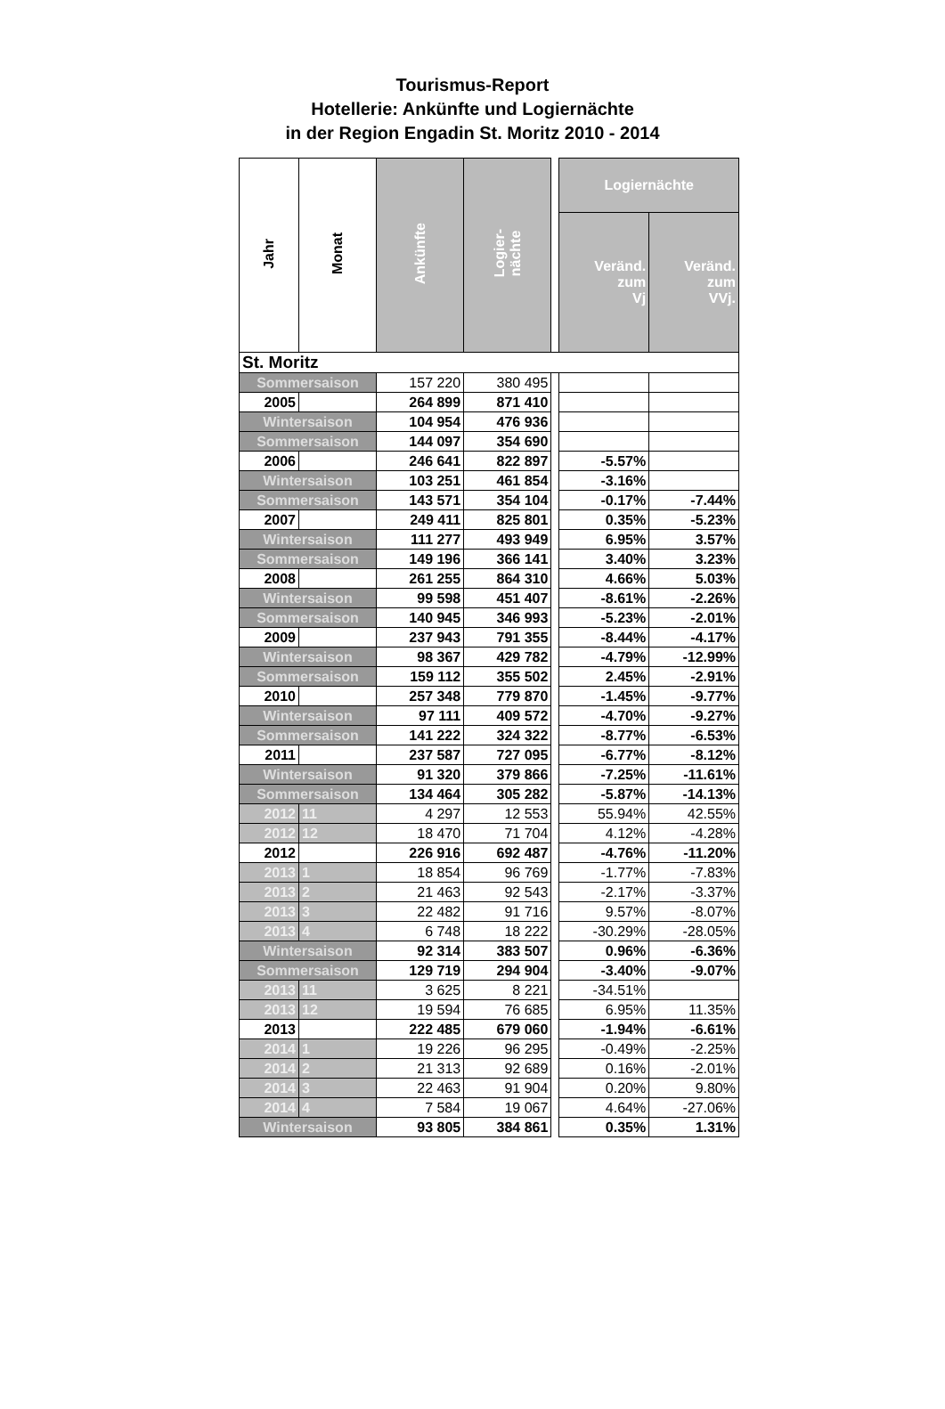Tourismus-Report
Hotellerie: Ankünfte und Logiernächte
in der Region Engadin St. Moritz 2010 - 2014
| Jahr | Monat | Ankünfte | Logier- nächte | | Logiernächte | |
| | | | | | Veränd. zum Vj | Veränd. zum VVj. |
| St. Moritz | | | | | | |
| Sommersaison | | 157 220 | 380 495 | | | |
| 2005 | | 264 899 | 871 410 | | | |
| Wintersaison | | 104 954 | 476 936 | | | |
| Sommersaison | | 144 097 | 354 690 | | | |
| 2006 | | 246 641 | 822 897 | | -5.57% | |
| Wintersaison | | 103 251 | 461 854 | | -3.16% | |
| Sommersaison | | 143 571 | 354 104 | | -0.17% | -7.44% |
| 2007 | | 249 411 | 825 801 | | 0.35% | -5.23% |
| Wintersaison | | 111 277 | 493 949 | | 6.95% | 3.57% |
| Sommersaison | | 149 196 | 366 141 | | 3.40% | 3.23% |
| 2008 | | 261 255 | 864 310 | | 4.66% | 5.03% |
| Wintersaison | | 99 598 | 451 407 | | -8.61% | -2.26% |
| Sommersaison | | 140 945 | 346 993 | | -5.23% | -2.01% |
| 2009 | | 237 943 | 791 355 | | -8.44% | -4.17% |
| Wintersaison | | 98 367 | 429 782 | | -4.79% | -12.99% |
| Sommersaison | | 159 112 | 355 502 | | 2.45% | -2.91% |
| 2010 | | 257 348 | 779 870 | | -1.45% | -9.77% |
| Wintersaison | | 97 111 | 409 572 | | -4.70% | -9.27% |
| Sommersaison | | 141 222 | 324 322 | | -8.77% | -6.53% |
| 2011 | | 237 587 | 727 095 | | -6.77% | -8.12% |
| Wintersaison | | 91 320 | 379 866 | | -7.25% | -11.61% |
| Sommersaison | | 134 464 | 305 282 | | -5.87% | -14.13% |
| 2012 | 11 | 4 297 | 12 553 | | 55.94% | 42.55% |
| 2012 | 12 | 18 470 | 71 704 | | 4.12% | -4.28% |
| 2012 | | 226 916 | 692 487 | | -4.76% | -11.20% |
| 2013 | 1 | 18 854 | 96 769 | | -1.77% | -7.83% |
| 2013 | 2 | 21 463 | 92 543 | | -2.17% | -3.37% |
| 2013 | 3 | 22 482 | 91 716 | | 9.57% | -8.07% |
| 2013 | 4 | 6 748 | 18 222 | | -30.29% | -28.05% |
| Wintersaison | | 92 314 | 383 507 | | 0.96% | -6.36% |
| Sommersaison | | 129 719 | 294 904 | | -3.40% | -9.07% |
| 2013 | 11 | 3 625 | 8 221 | | -34.51% | |
| 2013 | 12 | 19 594 | 76 685 | | 6.95% | 11.35% |
| 2013 | | 222 485 | 679 060 | | -1.94% | -6.61% |
| 2014 | 1 | 19 226 | 96 295 | | -0.49% | -2.25% |
| 2014 | 2 | 21 313 | 92 689 | | 0.16% | -2.01% |
| 2014 | 3 | 22 463 | 91 904 | | 0.20% | 9.80% |
| 2014 | 4 | 7 584 | 19 067 | | 4.64% | -27.06% |
| Wintersaison | | 93 805 | 384 861 | | 0.35% | 1.31% |